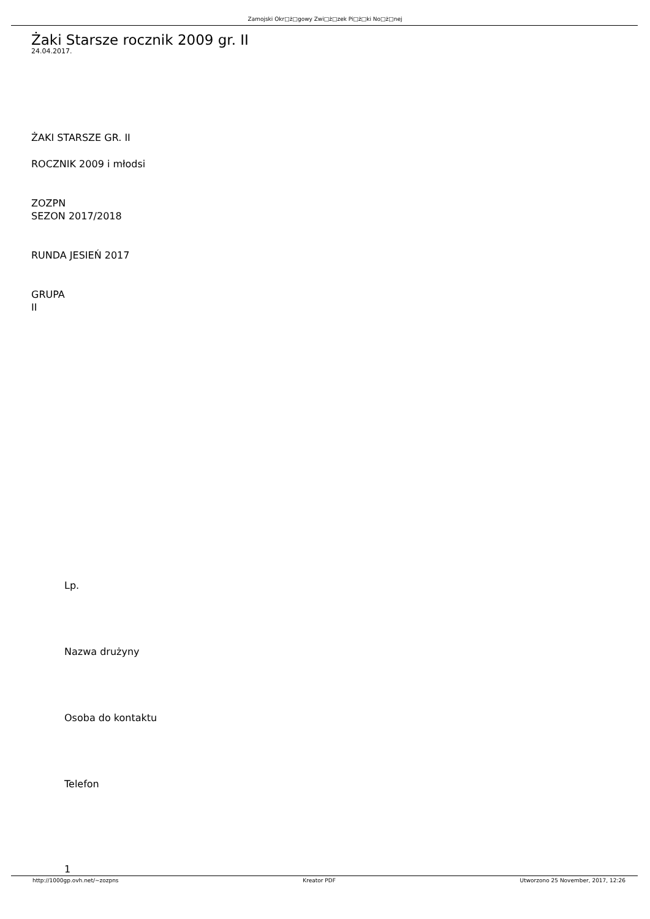Zamojski Okr□ż□gowy Zwi□ż□zek Pi□ż□ki No□ż□nej
Żaki Starsze rocznik 2009 gr. II
24.04.2017.
ŻAKI STARSZE GR. II
ROCZNIK 2009 i młodsi
ZOZPN
SEZON 2017/2018
RUNDA JESIEŃ 2017
GRUPA
II
Lp.
Nazwa drużyny
Osoba do kontaktu
Telefon
1
http://1000gp.ovh.net/~zozpns Kreator PDF Utworzono 25 November, 2017, 12:26